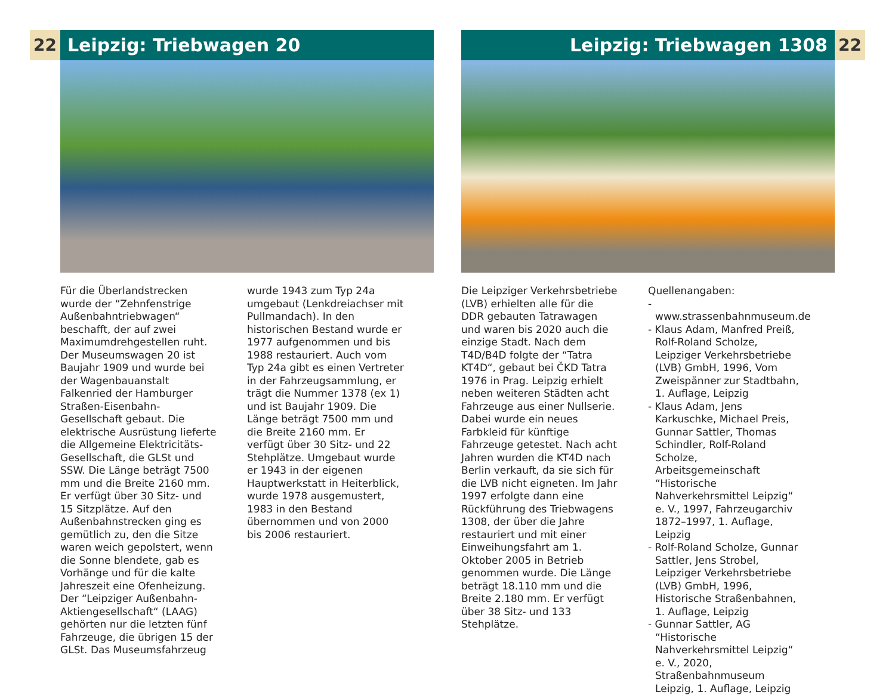22 Leipzig: Triebwagen 20
Für die Überlandstrecken wurde der “Zehnfenstrige Außenbahn­triebwagen“ beschafft, der auf zwei Maximumdrehgestellen ruht. Der Museumswagen 20 ist Baujahr 1909 und wurde bei der Wagenbauanstalt Falkenried der Hamburger Straßen-Eisenbahn-Gesellschaft gebaut. Die elektrische Ausrüstung lieferte die Allgemeine Elektricitäts-Gesellschaft, die GLSt und SSW. Die Länge beträgt 7500 mm und die Breite 2160 mm. Er verfügt über 30 Sitz- und 15 Sitzplätze. Auf den Außenbahnstrecken ging es gemütlich zu, den die Sitze waren weich gepolstert, wenn die Sonne blendete, gab es Vorhänge und für die kalte Jahreszeit eine Ofenheizung. Der “Leipziger Außenbahn-Aktiengesellschaft“ (LAAG) gehörten nur die letzten fünf Fahrzeuge, die übrigen 15 der GLSt. Das Museumsfahrzeug
wurde 1943 zum Typ 24a umgebaut (Lenkdreiachser mit Pullmandach). In den historischen Bestand wurde er 1977 aufgenommen und bis 1988 restauriert. Auch vom Typ 24a gibt es einen Vertreter in der Fahrzeugsammlung, er trägt die Nummer 1378 (ex 1) und ist Baujahr 1909. Die Länge beträgt 7500 mm und die Breite 2160 mm. Er verfügt über 30 Sitz- und 22 Stehplätze. Umgebaut wurde er 1943 in der eigenen Hauptwerkstatt in Heiterblick, wurde 1978 ausgemustert, 1983 in den Bestand übernommen und von 2000 bis 2006 restauriert.
Leipzig: Triebwagen 1308 22
Die Leipziger Verkehrsbetriebe (LVB) erhielten alle für die DDR gebauten Tatrawagen und waren bis 2020 auch die einzige Stadt. Nach dem T4D/B4D folgte der “Tatra KT4D“, gebaut bei ČKD Tatra 1976 in Prag. Leipzig erhielt neben weiteren Städten acht Fahrzeuge aus einer Nullserie. Dabei wurde ein neues Farbkleid für künftige Fahrzeuge getestet. Nach acht Jahren wurden die KT4D nach Berlin verkauft, da sie sich für die LVB nicht eigneten. Im Jahr 1997 erfolgte dann eine Rückführung des Triebwagens 1308, der über die Jahre restauriert und mit einer Einweihungsfahrt am 1. Oktober 2005 in Betrieb genommen wurde. Die Länge beträgt 18.110 mm und die Breite 2.180 mm. Er verfügt über 38 Sitz- und 133 Stehplätze.
Quellenangaben:
- www.strassenbahnmuseum.de
- Klaus Adam, Manfred Preiß, Rolf-Roland Scholze, Leipziger Verkehrsbetriebe (LVB) GmbH, 1996, Vom Zweispänner zur Stadtbahn, 1. Auflage, Leipzig
- Klaus Adam, Jens Karkuschke, Michael Preis, Gunnar Sattler, Thomas Schindler, Rolf-Roland Scholze, Arbeitsgemeinschaft “Historische Nahverkehrsmittel Leipzig“ e. V., 1997, Fahrzeugarchiv 1872–1997, 1. Auflage, Leipzig
- Rolf-Roland Scholze, Gunnar Sattler, Jens Strobel, Leipziger Verkehrsbetriebe (LVB) GmbH, 1996, Historische Straßenbahnen, 1. Auflage, Leipzig
- Gunnar Sattler, AG “Historische Nahverkehrsmittel Leipzig“ e. V., 2020, Straßenbahnmuseum Leipzig, 1. Auflage, Leipzig